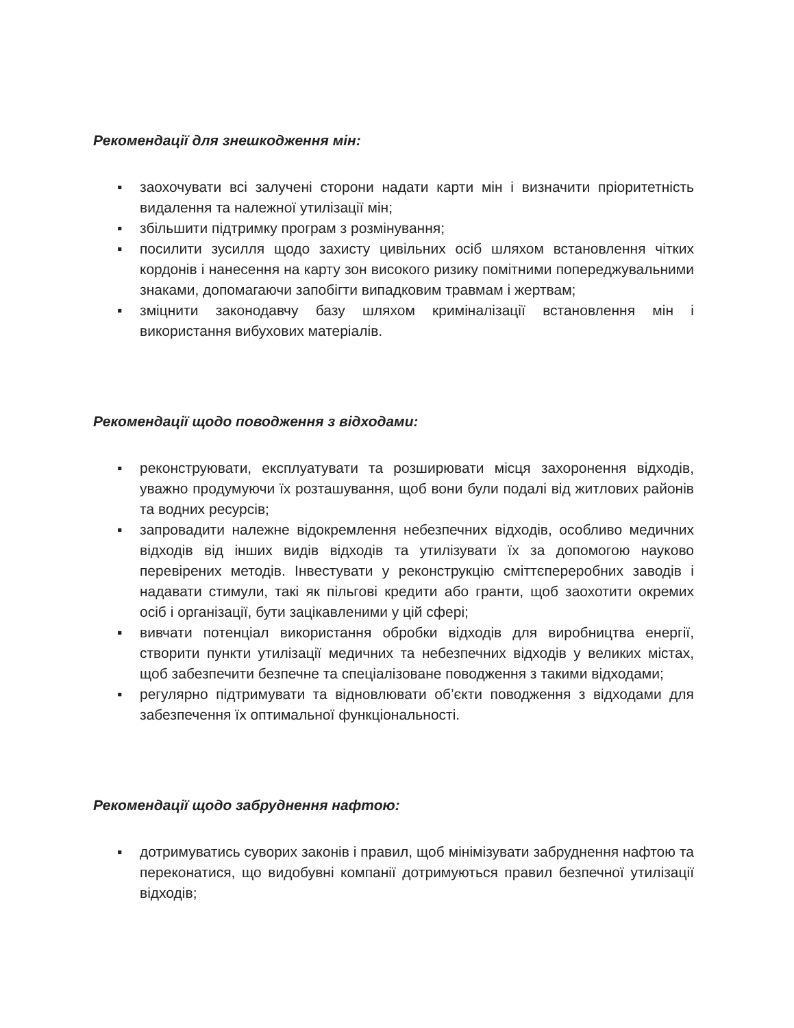Рекомендації для знешкодження мін:
▪ заохочувати всі залучені сторони надати карти мін і визначити пріоритетність видалення та належної утилізації мін;
▪ збільшити підтримку програм з розмінування;
▪ посилити зусилля щодо захисту цивільних осіб шляхом встановлення чітких кордонів і нанесення на карту зон високого ризику помітними попереджувальними знаками, допомагаючи запобігти випадковим травмам і жертвам;
▪ зміцнити законодавчу базу шляхом криміналізації встановлення мін і використання вибухових матеріалів.
Рекомендації щодо поводження з відходами:
▪ реконструювати, експлуатувати та розширювати місця захоронення відходів, уважно продумуючи їх розташування, щоб вони були подалі від житлових районів та водних ресурсів;
▪ запровадити належне відокремлення небезпечних відходів, особливо медичних відходів від інших видів відходів та утилізувати їх за допомогою науково перевірених методів. Інвестувати у реконструкцію сміттєпереробних заводів і надавати стимули, такі як пільгові кредити або гранти, щоб заохотити окремих осіб і організації, бути зацікавленими у цій сфері;
▪ вивчати потенціал використання обробки відходів для виробництва енергії, створити пункти утилізації медичних та небезпечних відходів у великих містах, щоб забезпечити безпечне та спеціалізоване поводження з такими відходами;
▪ регулярно підтримувати та відновлювати об’єкти поводження з відходами для забезпечення їх оптимальної функціональності.
Рекомендації щодо забруднення нафтою:
▪ дотримуватись суворих законів і правил, щоб мінімізувати забруднення нафтою та переконатися, що видобувні компанії дотримуються правил безпечної утилізації відходів;